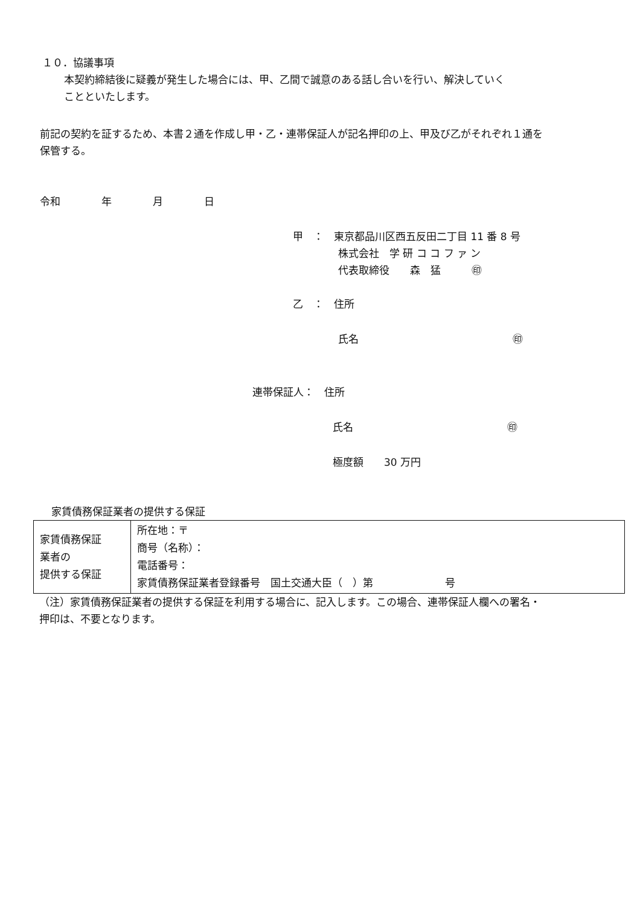１０．協議事項
本契約締結後に疑義が発生した場合には、甲、乙間で誠意のある話し合いを行い、解決していく
ことといたします。
前記の契約を証するため、本書２通を作成し甲・乙・連帯保証人が記名押印の上、甲及び乙がそれぞれ１通を
保管する。
令和　　　　年　　　　月　　　　日
甲　：　東京都品川区西五反田二丁目 11 番 8 号
株式会社　学 研 コ コ フ ァ ン
代表取締役　　森　猛　　　㊞
乙　：　住所
氏名　　　　　　　　　　　　　　　㊞
連帯保証人：　住所
氏名　　　　　　　　　　　　　　　㊞
極度額　　30 万円
家賃債務保証業者の提供する保証
| 家賃債務保証 業者の 提供する保証 | 所在地：〒 商号（名称）： 電話番号： 家賃債務保証業者登録番号 国土交通大臣（ ）第 号 |
（注）家賃債務保証業者の提供する保証を利用する場合に、記入します。この場合、連帯保証人欄への署名・
押印は、不要となります。